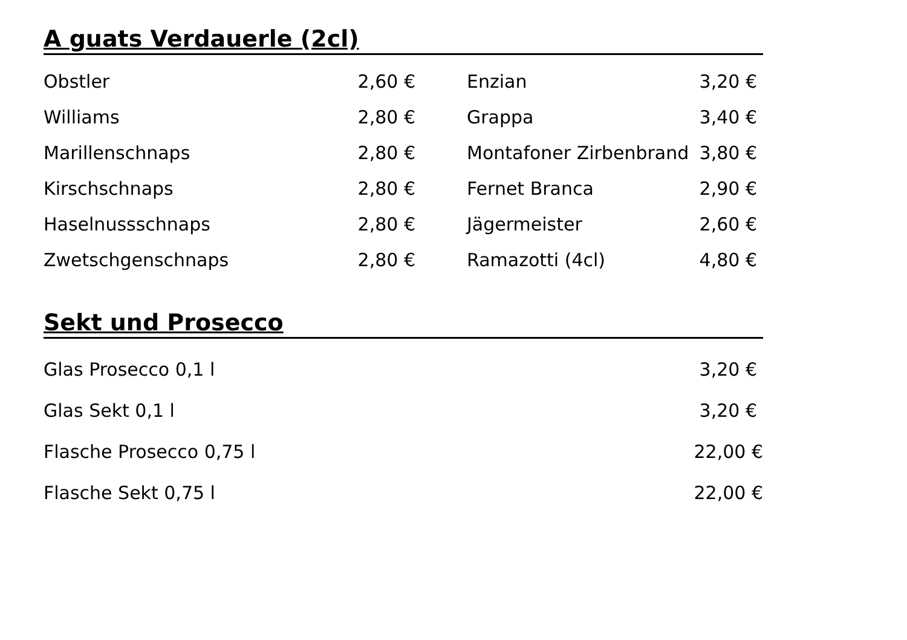A guats Verdauerle (2cl)
| Obstler | 2,60 € | Enzian | 3,20 € |
| Williams | 2,80 € | Grappa | 3,40 € |
| Marillenschnaps | 2,80 € | Montafoner Zirbenbrand | 3,80 € |
| Kirschschnaps | 2,80 € | Fernet Branca | 2,90 € |
| Haselnussschnaps | 2,80 € | Jägermeister | 2,60 € |
| Zwetschgenschnaps | 2,80 € | Ramazotti (4cl) | 4,80 € |
Sekt und Prosecco
| Glas Prosecco 0,1 l | 3,20 € |
| Glas Sekt 0,1 l | 3,20 € |
| Flasche Prosecco 0,75 l | 22,00 € |
| Flasche Sekt 0,75 l | 22,00 € |